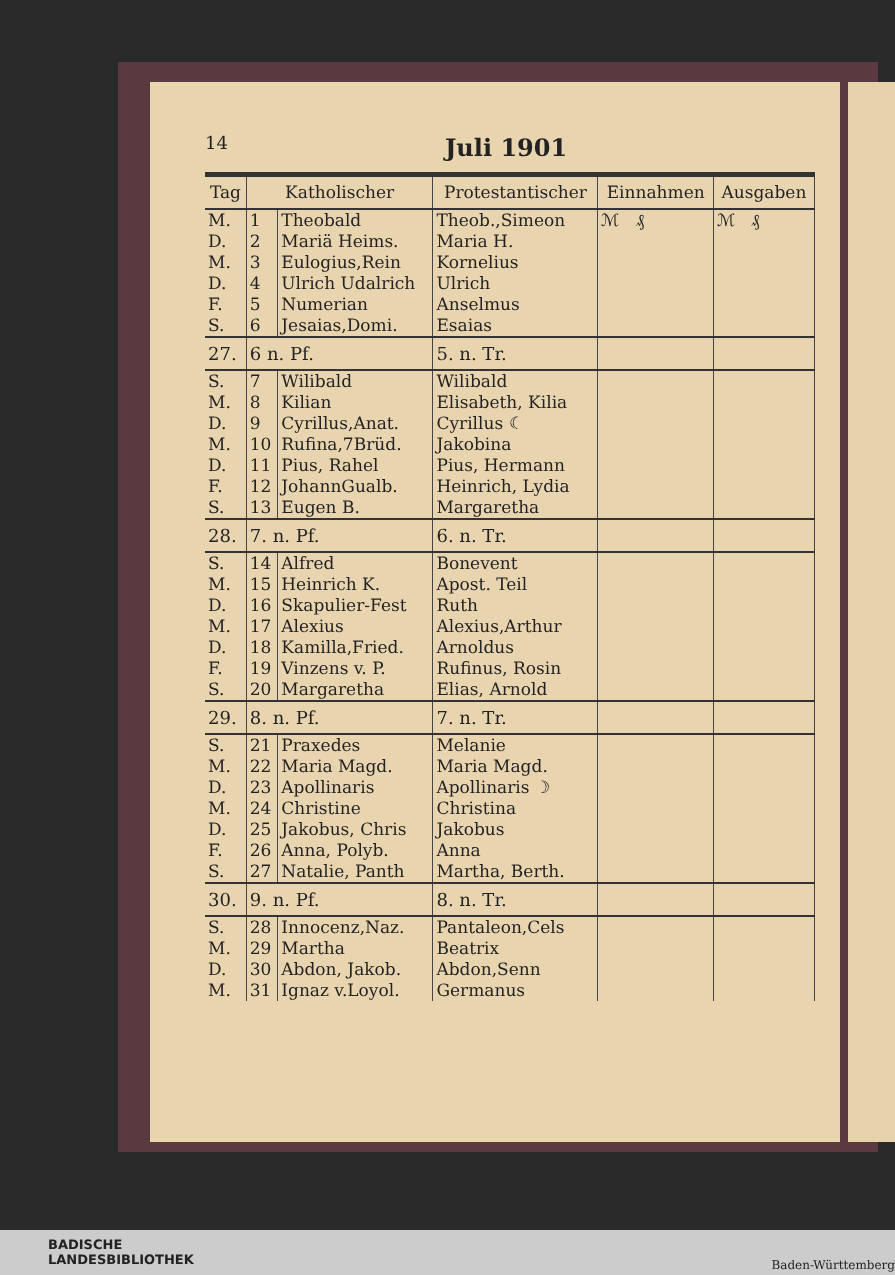14
Juli 1901
| Tag | Katholischer | | Protestantischer | Einnahmen | Ausgaben |
| --- | --- | --- | --- | --- | --- |
| M. | 1 | Theobald | Theob.,Simeon | ℳ ₰ | ℳ ₰ |
| D. | 2 | Mariä Heims. | Maria H. | | |
| M. | 3 | Eulogius,Rein | Kornelius | | |
| D. | 4 | Ulrich Udalrich | Ulrich | | |
| F. | 5 | Numerian | Anselmus | | |
| S. | 6 | Jesaias,Domi. | Esaias | | |
| 27. | 6 n. Pf. | | 5. n. Tr. | | |
| S. | 7 | Wilibald | Wilibald | | |
| M. | 8 | Kilian | Elisabeth, Kilia | | |
| D. | 9 | Cyrillus,Anat. | Cyrillus ☾ | | |
| M. | 10 | Rufina,7Brüd. | Jakobina | | |
| D. | 11 | Pius, Rahel | Pius, Hermann | | |
| F. | 12 | JohannGualb. | Heinrich, Lydia | | |
| S. | 13 | Eugen B. | Margaretha | | |
| 28. | 7. n. Pf. | | 6. n. Tr. | | |
| S. | 14 | Alfred | Bonevent | | |
| M. | 15 | Heinrich K. | Apost. Teil | | |
| D. | 16 | Skapulier-Fest | Ruth | | |
| M. | 17 | Alexius | Alexius,Arthur | | |
| D. | 18 | Kamilla,Fried. | Arnoldus | | |
| F. | 19 | Vinzens v. P. | Rufinus, Rosin | | |
| S. | 20 | Margaretha | Elias, Arnold | | |
| 29. | 8. n. Pf. | | 7. n. Tr. | | |
| S. | 21 | Praxedes | Melanie | | |
| M. | 22 | Maria Magd. | Maria Magd. | | |
| D. | 23 | Apollinaris | Apollinaris ☽ | | |
| M. | 24 | Christine | Christina | | |
| D. | 25 | Jakobus, Chris | Jakobus | | |
| F. | 26 | Anna, Polyb. | Anna | | |
| S. | 27 | Natalie, Panth | Martha, Berth. | | |
| 30. | 9. n. Pf. | | 8. n. Tr. | | |
| S. | 28 | Innocenz,Naz. | Pantaleon,Cels | | |
| M. | 29 | Martha | Beatrix | | |
| D. | 30 | Abdon, Jakob. | Abdon,Senn | | |
| M. | 31 | Ignaz v.Loyol. | Germanus | | |
BADISCHE
LANDESBIBLIOTHEK
Baden-Württemberg